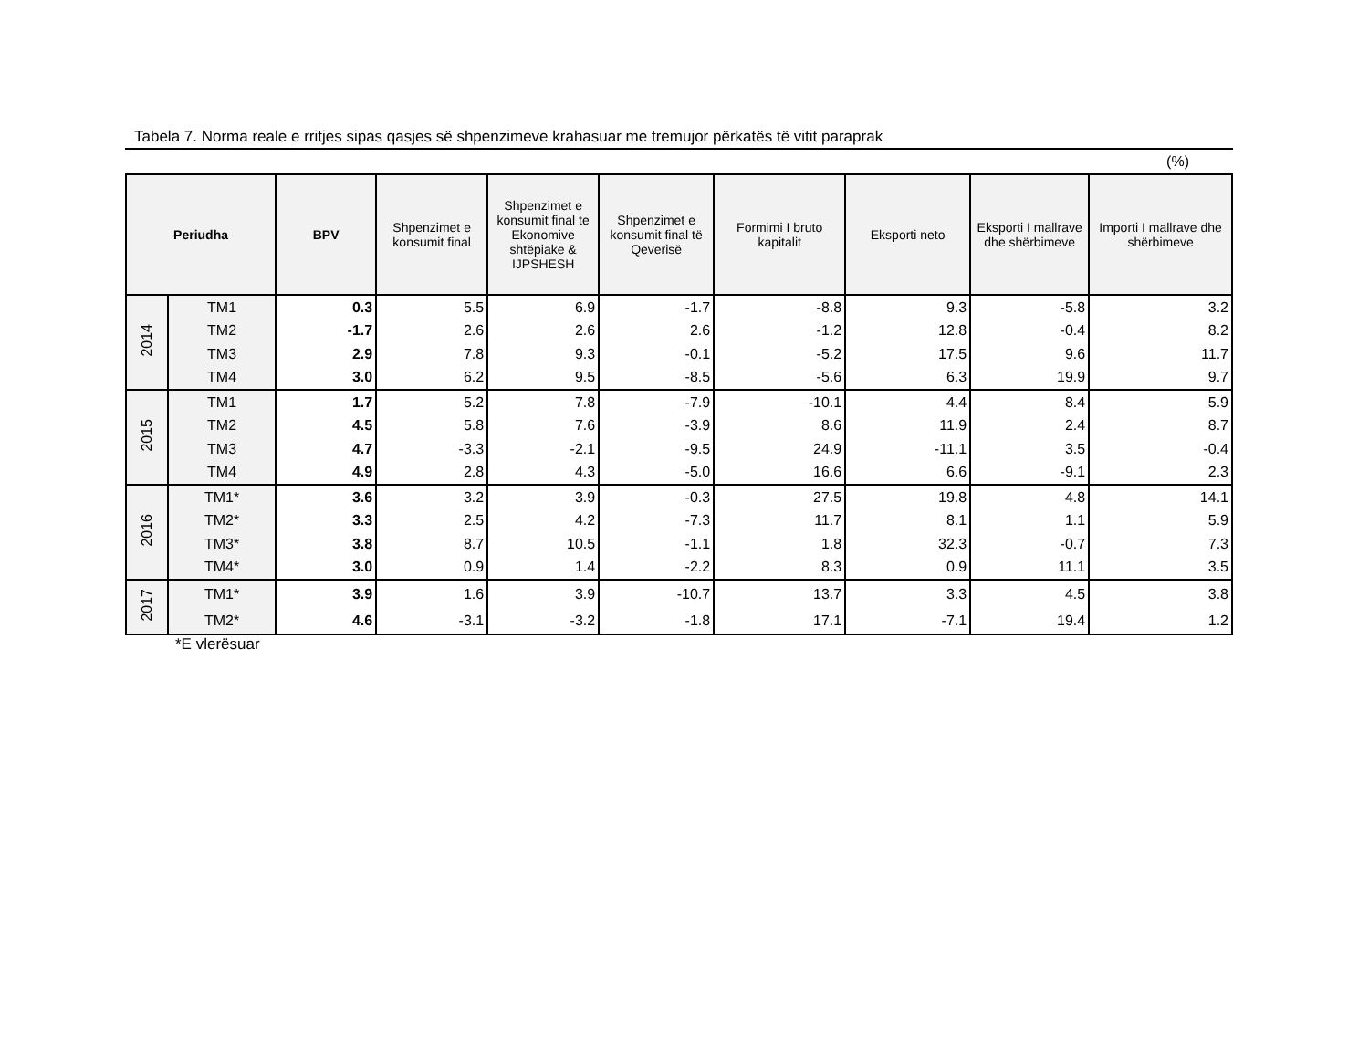Tabela 7. Norma reale e rritjes sipas qasjes së shpenzimeve krahasuar me tremujor përkatës të vitit paraprak
(%)
| Periudha | | BPV | Shpenzimet e konsumit final | Shpenzimet e konsumit final te Ekonomive shtëpiake & IJPSHESH | Shpenzimet e konsumit final të Qeverisë | Formimi I bruto kapitalit | Eksporti neto | Eksporti I mallrave dhe shërbimeve | Importi I mallrave dhe shërbimeve |
| --- | --- | --- | --- | --- | --- | --- | --- | --- | --- |
| 2014 | TM1 | 0.3 | 5.5 | 6.9 | -1.7 | -8.8 | 9.3 | -5.8 | 3.2 |
| | TM2 | -1.7 | 2.6 | 2.6 | 2.6 | -1.2 | 12.8 | -0.4 | 8.2 |
| | TM3 | 2.9 | 7.8 | 9.3 | -0.1 | -5.2 | 17.5 | 9.6 | 11.7 |
| | TM4 | 3.0 | 6.2 | 9.5 | -8.5 | -5.6 | 6.3 | 19.9 | 9.7 |
| 2015 | TM1 | 1.7 | 5.2 | 7.8 | -7.9 | -10.1 | 4.4 | 8.4 | 5.9 |
| | TM2 | 4.5 | 5.8 | 7.6 | -3.9 | 8.6 | 11.9 | 2.4 | 8.7 |
| | TM3 | 4.7 | -3.3 | -2.1 | -9.5 | 24.9 | -11.1 | 3.5 | -0.4 |
| | TM4 | 4.9 | 2.8 | 4.3 | -5.0 | 16.6 | 6.6 | -9.1 | 2.3 |
| 2016 | TM1* | 3.6 | 3.2 | 3.9 | -0.3 | 27.5 | 19.8 | 4.8 | 14.1 |
| | TM2* | 3.3 | 2.5 | 4.2 | -7.3 | 11.7 | 8.1 | 1.1 | 5.9 |
| | TM3* | 3.8 | 8.7 | 10.5 | -1.1 | 1.8 | 32.3 | -0.7 | 7.3 |
| | TM4* | 3.0 | 0.9 | 1.4 | -2.2 | 8.3 | 0.9 | 11.1 | 3.5 |
| 2017 | TM1* | 3.9 | 1.6 | 3.9 | -10.7 | 13.7 | 3.3 | 4.5 | 3.8 |
| | TM2* | 4.6 | -3.1 | -3.2 | -1.8 | 17.1 | -7.1 | 19.4 | 1.2 |
*E vlerësuar